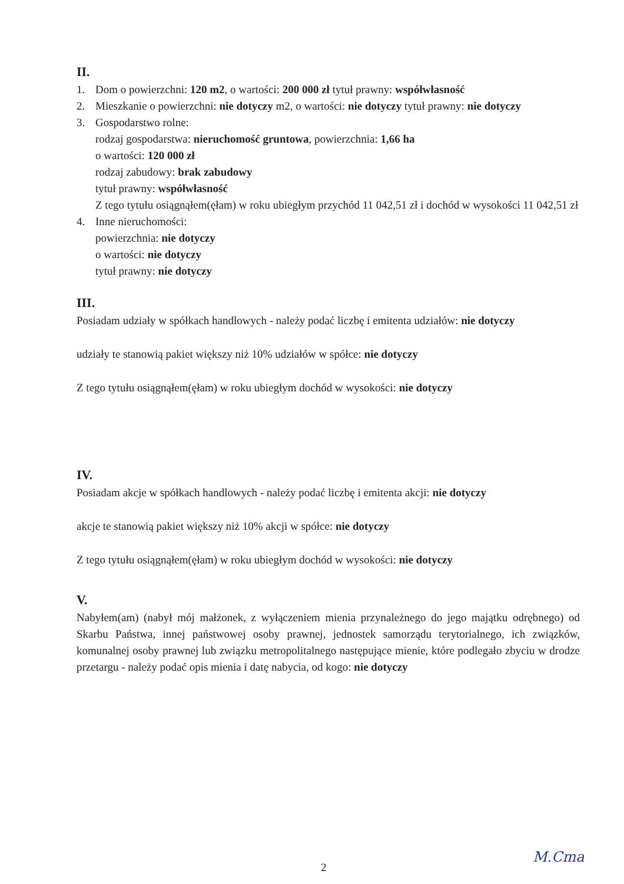II.
1. Dom o powierzchni: 120 m2, o wartości: 200 000 zł tytuł prawny: współwłasność
2. Mieszkanie o powierzchni: nie dotyczy m2, o wartości: nie dotyczy tytuł prawny: nie dotyczy
3. Gospodarstwo rolne:
rodzaj gospodarstwa: nieruchomość gruntowa, powierzchnia: 1,66 ha
o wartości: 120 000 zł
rodzaj zabudowy: brak zabudowy
tytuł prawny: współwłasność
Z tego tytułu osiągnąłem(ęłam) w roku ubiegłym przychód 11 042,51 zł i dochód w wysokości 11 042,51 zł
4. Inne nieruchomości:
powierzchnia: nie dotyczy
o wartości: nie dotyczy
tytuł prawny: nie dotyczy
III.
Posiadam udziały w spółkach handlowych - należy podać liczbę i emitenta udziałów: nie dotyczy
udziały te stanowią pakiet większy niż 10% udziałów w spółce: nie dotyczy
Z tego tytułu osiągnąłem(ęłam) w roku ubiegłym dochód w wysokości: nie dotyczy
IV.
Posiadam akcje w spółkach handlowych - należy podać liczbę i emitenta akcji: nie dotyczy
akcje te stanowią pakiet większy niż 10% akcji w spółce: nie dotyczy
Z tego tytułu osiągnąłem(ęłam) w roku ubiegłym dochód w wysokości: nie dotyczy
V.
Nabyłem(am) (nabył mój małżonek, z wyłączeniem mienia przynależnego do jego majątku odrębnego) od Skarbu Państwa, innej państwowej osoby prawnej, jednostek samorządu terytorialnego, ich związków, komunalnej osoby prawnej lub związku metropolitalnego następujące mienie, które podlegało zbyciu w drodze przetargu - należy podać opis mienia i datę nabycia, od kogo: nie dotyczy
2
M.Cma